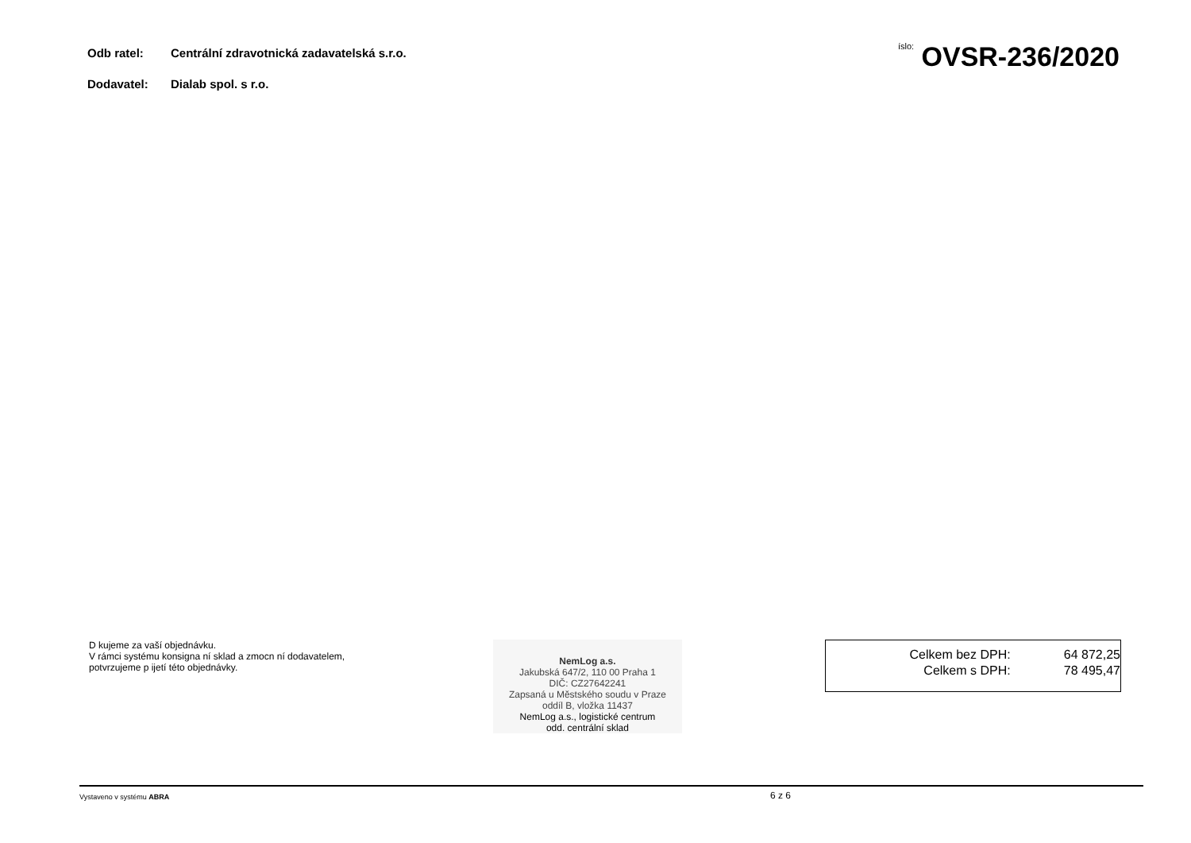Odb ratel: Centrální zdravotnická zadavatelská s.r.o.
Dodavatel: Dialab spol. s r.o.
íslo: OVSR-236/2020
D kujeme za vaší objednávku.
V rámci systému konsigna ní sklad a zmocn ní dodavatelem,
potvrzujeme p ijetí této objednávky.
NemLog a.s.
Jakubská 647/2, 110 00 Praha 1
DIČ: CZ27642241
Zapsaná u Městského soudu v Praze
oddíl B, vložka 11437
NemLog a.s., logistické centrum
odd. centrální sklad
| Celkem bez DPH: | 64 872,25 |
| Celkem s DPH: | 78 495,47 |
Vystaveno v systému ABRA 6 z 6